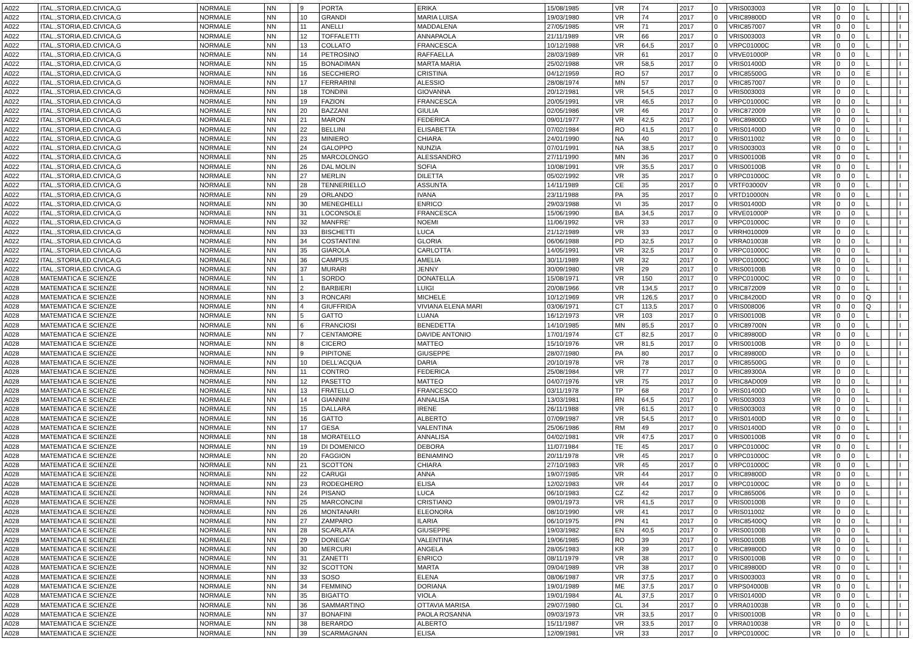| A022 | ITAL.,STORIA,ED.CIVICA,G | NORMALE | NN | | 9 | PORTA | ERIKA | 15/08/1985 | VR | 74 | 2017 | 0 | VRIS003003 | VR | 0 | 0 | L | | | I |
| A022 | ITAL.,STORIA,ED.CIVICA,G | NORMALE | NN | | 10 | GRANDI | MARIA LUISA | 19/03/1980 | VR | 74 | 2017 | 0 | VRIC89800D | VR | 0 | 0 | L | | | I |
| A022 | ITAL.,STORIA,ED.CIVICA,G | NORMALE | NN | | 11 | ANELLI | MADDALENA | 27/05/1985 | VR | 71 | 2017 | 0 | VRIC857007 | VR | 0 | 0 | L | | | I |
| A022 | ITAL.,STORIA,ED.CIVICA,G | NORMALE | NN | | 12 | TOFFALETTI | ANNAPAOLA | 21/11/1989 | VR | 66 | 2017 | 0 | VRIS003003 | VR | 0 | 0 | L | | | I |
| A022 | ITAL.,STORIA,ED.CIVICA,G | NORMALE | NN | | 13 | COLLATO | FRANCESCA | 10/12/1988 | VR | 64,5 | 2017 | 0 | VRPC01000C | VR | 0 | 0 | L | | | I |
| A022 | ITAL.,STORIA,ED.CIVICA,G | NORMALE | NN | | 14 | PETROSINO | RAFFAELLA | 28/03/1989 | VR | 61 | 2017 | 0 | VRVE01000P | VR | 0 | 0 | L | | | I |
| A022 | ITAL.,STORIA,ED.CIVICA,G | NORMALE | NN | | 15 | BONADIMAN | MARTA MARIA | 25/02/1988 | VR | 58,5 | 2017 | 0 | VRIS01400D | VR | 0 | 0 | L | | | I |
| A022 | ITAL.,STORIA,ED.CIVICA,G | NORMALE | NN | | 16 | SECCHIERO | CRISTINA | 04/12/1959 | RO | 57 | 2017 | 0 | VRIC85500G | VR | 0 | 0 | E | | | I |
| A022 | ITAL.,STORIA,ED.CIVICA,G | NORMALE | NN | | 17 | FERRARINI | ALESSIO | 28/08/1974 | MN | 57 | 2017 | 0 | VRIC857007 | VR | 0 | 0 | L | | | I |
| A022 | ITAL.,STORIA,ED.CIVICA,G | NORMALE | NN | | 18 | TONDINI | GIOVANNA | 20/12/1981 | VR | 54,5 | 2017 | 0 | VRIS003003 | VR | 0 | 0 | L | | | I |
| A022 | ITAL.,STORIA,ED.CIVICA,G | NORMALE | NN | | 19 | FAZION | FRANCESCA | 20/05/1991 | VR | 46,5 | 2017 | 0 | VRPC01000C | VR | 0 | 0 | L | | | I |
| A022 | ITAL.,STORIA,ED.CIVICA,G | NORMALE | NN | | 20 | BAZZANI | GIULIA | 02/05/1986 | VR | 46 | 2017 | 0 | VRIC872009 | VR | 0 | 0 | L | | | I |
| A022 | ITAL.,STORIA,ED.CIVICA,G | NORMALE | NN | | 21 | MARON | FEDERICA | 09/01/1977 | VR | 42,5 | 2017 | 0 | VRIC89800D | VR | 0 | 0 | L | | | I |
| A022 | ITAL.,STORIA,ED.CIVICA,G | NORMALE | NN | | 22 | BELLINI | ELISABETTA | 07/02/1984 | RO | 41,5 | 2017 | 0 | VRIS01400D | VR | 0 | 0 | L | | | I |
| A022 | ITAL.,STORIA,ED.CIVICA,G | NORMALE | NN | | 23 | MINIERO | CHIARA | 24/01/1990 | NA | 40 | 2017 | 0 | VRIS011002 | VR | 0 | 0 | L | | | I |
| A022 | ITAL.,STORIA,ED.CIVICA,G | NORMALE | NN | | 24 | GALOPPO | NUNZIA | 07/01/1991 | NA | 38,5 | 2017 | 0 | VRIS003003 | VR | 0 | 0 | L | | | I |
| A022 | ITAL.,STORIA,ED.CIVICA,G | NORMALE | NN | | 25 | MARCOLONGO | ALESSANDRO | 27/11/1990 | MN | 36 | 2017 | 0 | VRIS00100B | VR | 0 | 0 | L | | | I |
| A022 | ITAL.,STORIA,ED.CIVICA,G | NORMALE | NN | | 26 | DAL MOLIN | SOFIA | 10/08/1991 | VR | 35,5 | 2017 | 0 | VRIS00100B | VR | 0 | 0 | L | | | I |
| A022 | ITAL.,STORIA,ED.CIVICA,G | NORMALE | NN | | 27 | MERLIN | DILETTA | 05/02/1992 | VR | 35 | 2017 | 0 | VRPC01000C | VR | 0 | 0 | L | | | I |
| A022 | ITAL.,STORIA,ED.CIVICA,G | NORMALE | NN | | 28 | TENNERIELLO | ASSUNTA | 14/11/1989 | CE | 35 | 2017 | 0 | VRTF03000V | VR | 0 | 0 | L | | | I |
| A022 | ITAL.,STORIA,ED.CIVICA,G | NORMALE | NN | | 29 | ORLANDO | IVANA | 23/11/1988 | PA | 35 | 2017 | 0 | VRTD10000N | VR | 0 | 0 | L | | | I |
| A022 | ITAL.,STORIA,ED.CIVICA,G | NORMALE | NN | | 30 | MENEGHELLI | ENRICO | 29/03/1988 | VI | 35 | 2017 | 0 | VRIS01400D | VR | 0 | 0 | L | | | I |
| A022 | ITAL.,STORIA,ED.CIVICA,G | NORMALE | NN | | 31 | LOCONSOLE | FRANCESCA | 15/06/1990 | BA | 34,5 | 2017 | 0 | VRVE01000P | VR | 0 | 0 | L | | | I |
| A022 | ITAL.,STORIA,ED.CIVICA,G | NORMALE | NN | | 32 | MANFRE' | NOEMI | 11/06/1992 | VR | 33 | 2017 | 0 | VRPC01000C | VR | 0 | 0 | L | | | I |
| A022 | ITAL.,STORIA,ED.CIVICA,G | NORMALE | NN | | 33 | BISCHETTI | LUCA | 21/12/1989 | VR | 33 | 2017 | 0 | VRRH010009 | VR | 0 | 0 | L | | | I |
| A022 | ITAL.,STORIA,ED.CIVICA,G | NORMALE | NN | | 34 | COSTANTINI | GLORIA | 06/06/1988 | PD | 32,5 | 2017 | 0 | VRRA010038 | VR | 0 | 0 | L | | | I |
| A022 | ITAL.,STORIA,ED.CIVICA,G | NORMALE | NN | | 35 | GIAROLA | CARLOTTA | 14/05/1991 | VR | 32,5 | 2017 | 0 | VRPC01000C | VR | 0 | 0 | L | | | I |
| A022 | ITAL.,STORIA,ED.CIVICA,G | NORMALE | NN | | 36 | CAMPUS | AMELIA | 30/11/1989 | VR | 32 | 2017 | 0 | VRPC01000C | VR | 0 | 0 | L | | | I |
| A022 | ITAL.,STORIA,ED.CIVICA,G | NORMALE | NN | | 37 | MURARI | JENNY | 30/09/1980 | VR | 29 | 2017 | 0 | VRIS00100B | VR | 0 | 0 | L | | | I |
| A028 | MATEMATICA E SCIENZE | NORMALE | NN | | 1 | SORDO | DONATELLA | 15/08/1971 | VR | 150 | 2017 | 0 | VRPC01000C | VR | 0 | 0 | L | | | I |
| A028 | MATEMATICA E SCIENZE | NORMALE | NN | | 2 | BARBIERI | LUIGI | 20/08/1966 | VR | 134,5 | 2017 | 0 | VRIC872009 | VR | 0 | 0 | L | | | I |
| A028 | MATEMATICA E SCIENZE | NORMALE | NN | | 3 | RONCARI | MICHELE | 10/12/1969 | VR | 126,5 | 2017 | 0 | VRIC84200D | VR | 0 | 0 | Q | | | I |
| A028 | MATEMATICA E SCIENZE | NORMALE | NN | | 4 | GIUFFRIDA | VIVIANA ELENA MARI | 03/06/1971 | CT | 113,5 | 2017 | 0 | VRIS008006 | VR | 0 | 0 | Q | | | I |
| A028 | MATEMATICA E SCIENZE | NORMALE | NN | | 5 | GATTO | LUANA | 16/12/1973 | VR | 103 | 2017 | 0 | VRIS00100B | VR | 0 | 0 | L | | | I |
| A028 | MATEMATICA E SCIENZE | NORMALE | NN | | 6 | FRANCIOSI | BENEDETTA | 14/10/1985 | MN | 85,5 | 2017 | 0 | VRIC89700N | VR | 0 | 0 | L | | | I |
| A028 | MATEMATICA E SCIENZE | NORMALE | NN | | 7 | CENTAMORE | DAVIDE ANTONIO | 17/01/1974 | CT | 82,5 | 2017 | 0 | VRIC89800D | VR | 0 | 0 | L | | | I |
| A028 | MATEMATICA E SCIENZE | NORMALE | NN | | 8 | CICERO | MATTEO | 15/10/1976 | VR | 81,5 | 2017 | 0 | VRIS00100B | VR | 0 | 0 | L | | | I |
| A028 | MATEMATICA E SCIENZE | NORMALE | NN | | 9 | PIPITONE | GIUSEPPE | 28/07/1980 | PA | 80 | 2017 | 0 | VRIC89800D | VR | 0 | 0 | L | | | I |
| A028 | MATEMATICA E SCIENZE | NORMALE | NN | | 10 | DELL'ACQUA | DARIA | 20/10/1978 | VR | 78 | 2017 | 0 | VRIC85500G | VR | 0 | 0 | L | | | I |
| A028 | MATEMATICA E SCIENZE | NORMALE | NN | | 11 | CONTRO | FEDERICA | 25/08/1984 | VR | 77 | 2017 | 0 | VRIC89300A | VR | 0 | 0 | L | | | I |
| A028 | MATEMATICA E SCIENZE | NORMALE | NN | | 12 | PASETTO | MATTEO | 04/07/1976 | VR | 75 | 2017 | 0 | VRIC8AD009 | VR | 0 | 0 | L | | | I |
| A028 | MATEMATICA E SCIENZE | NORMALE | NN | | 13 | FRATELLO | FRANCESCO | 03/11/1978 | TP | 68 | 2017 | 0 | VRIS01400D | VR | 0 | 0 | L | | | I |
| A028 | MATEMATICA E SCIENZE | NORMALE | NN | | 14 | GIANNINI | ANNALISA | 13/03/1981 | RN | 64,5 | 2017 | 0 | VRIS003003 | VR | 0 | 0 | L | | | I |
| A028 | MATEMATICA E SCIENZE | NORMALE | NN | | 15 | DALLARA | IRENE | 26/11/1988 | VR | 61,5 | 2017 | 0 | VRIS003003 | VR | 0 | 0 | L | | | I |
| A028 | MATEMATICA E SCIENZE | NORMALE | NN | | 16 | GATTO | ALBERTO | 07/09/1987 | VR | 54,5 | 2017 | 0 | VRIS01400D | VR | 0 | 0 | L | | | I |
| A028 | MATEMATICA E SCIENZE | NORMALE | NN | | 17 | GESA | VALENTINA | 25/06/1986 | RM | 49 | 2017 | 0 | VRIS01400D | VR | 0 | 0 | L | | | I |
| A028 | MATEMATICA E SCIENZE | NORMALE | NN | | 18 | MORATELLO | ANNALISA | 04/02/1981 | VR | 47,5 | 2017 | 0 | VRIS00100B | VR | 0 | 0 | L | | | I |
| A028 | MATEMATICA E SCIENZE | NORMALE | NN | | 19 | DI DOMENICO | DEBORA | 11/07/1984 | TE | 45 | 2017 | 0 | VRPC01000C | VR | 0 | 0 | L | | | I |
| A028 | MATEMATICA E SCIENZE | NORMALE | NN | | 20 | FAGGION | BENIAMINO | 20/11/1978 | VR | 45 | 2017 | 0 | VRPC01000C | VR | 0 | 0 | L | | | I |
| A028 | MATEMATICA E SCIENZE | NORMALE | NN | | 21 | SCOTTON | CHIARA | 27/10/1983 | VR | 45 | 2017 | 0 | VRPC01000C | VR | 0 | 0 | L | | | I |
| A028 | MATEMATICA E SCIENZE | NORMALE | NN | | 22 | CARUGI | ANNA | 19/07/1985 | VR | 44 | 2017 | 0 | VRIC89800D | VR | 0 | 0 | L | | | I |
| A028 | MATEMATICA E SCIENZE | NORMALE | NN | | 23 | RODEGHERO | ELISA | 12/02/1983 | VR | 44 | 2017 | 0 | VRPC01000C | VR | 0 | 0 | L | | | I |
| A028 | MATEMATICA E SCIENZE | NORMALE | NN | | 24 | PISANO | LUCA | 06/10/1983 | CZ | 42 | 2017 | 0 | VRIC865006 | VR | 0 | 0 | L | | | I |
| A028 | MATEMATICA E SCIENZE | NORMALE | NN | | 25 | MARCONCINI | CRISTIANO | 09/01/1973 | VR | 41,5 | 2017 | 0 | VRIS00100B | VR | 0 | 0 | L | | | I |
| A028 | MATEMATICA E SCIENZE | NORMALE | NN | | 26 | MONTANARI | ELEONORA | 08/10/1990 | VR | 41 | 2017 | 0 | VRIS011002 | VR | 0 | 0 | L | | | I |
| A028 | MATEMATICA E SCIENZE | NORMALE | NN | | 27 | ZAMPARO | ILARIA | 06/10/1975 | PN | 41 | 2017 | 0 | VRIC85400Q | VR | 0 | 0 | L | | | I |
| A028 | MATEMATICA E SCIENZE | NORMALE | NN | | 28 | SCARLATA | GIUSEPPE | 19/03/1982 | EN | 40,5 | 2017 | 0 | VRIS00100B | VR | 0 | 0 | L | | | I |
| A028 | MATEMATICA E SCIENZE | NORMALE | NN | | 29 | DONEGA' | VALENTINA | 19/06/1985 | RO | 39 | 2017 | 0 | VRIS00100B | VR | 0 | 0 | L | | | I |
| A028 | MATEMATICA E SCIENZE | NORMALE | NN | | 30 | MERCURI | ANGELA | 28/05/1983 | KR | 39 | 2017 | 0 | VRIC89800D | VR | 0 | 0 | L | | | I |
| A028 | MATEMATICA E SCIENZE | NORMALE | NN | | 31 | ZANETTI | ENRICO | 08/11/1979 | VR | 38 | 2017 | 0 | VRIS00100B | VR | 0 | 0 | L | | | I |
| A028 | MATEMATICA E SCIENZE | NORMALE | NN | | 32 | SCOTTON | MARTA | 09/04/1989 | VR | 38 | 2017 | 0 | VRIC89800D | VR | 0 | 0 | L | | | I |
| A028 | MATEMATICA E SCIENZE | NORMALE | NN | | 33 | SOSO | ELENA | 08/06/1987 | VR | 37,5 | 2017 | 0 | VRIS003003 | VR | 0 | 0 | L | | | I |
| A028 | MATEMATICA E SCIENZE | NORMALE | NN | | 34 | FEMMINO | DORIANA | 19/01/1989 | ME | 37,5 | 2017 | 0 | VRPS04000B | VR | 0 | 0 | L | | | I |
| A028 | MATEMATICA E SCIENZE | NORMALE | NN | | 35 | BIGATTO | VIOLA | 19/01/1984 | AL | 37,5 | 2017 | 0 | VRIS01400D | VR | 0 | 0 | L | | | I |
| A028 | MATEMATICA E SCIENZE | NORMALE | NN | | 36 | SAMMARTINO | OTTAVIA MARISA | 29/07/1980 | CL | 34 | 2017 | 0 | VRRA010038 | VR | 0 | 0 | L | | | I |
| A028 | MATEMATICA E SCIENZE | NORMALE | NN | | 37 | BONAFINI | PAOLA ROSANNA | 09/03/1973 | VR | 33,5 | 2017 | 0 | VRIS00100B | VR | 0 | 0 | L | | | I |
| A028 | MATEMATICA E SCIENZE | NORMALE | NN | | 38 | BERARDO | ALBERTO | 15/11/1987 | VR | 33,5 | 2017 | 0 | VRRA010038 | VR | 0 | 0 | L | | | I |
| A028 | MATEMATICA E SCIENZE | NORMALE | NN | | 39 | SCARMAGNAN | ELISA | 12/09/1981 | VR | 33 | 2017 | 0 | VRPC01000C | VR | 0 | 0 | L | | | I |